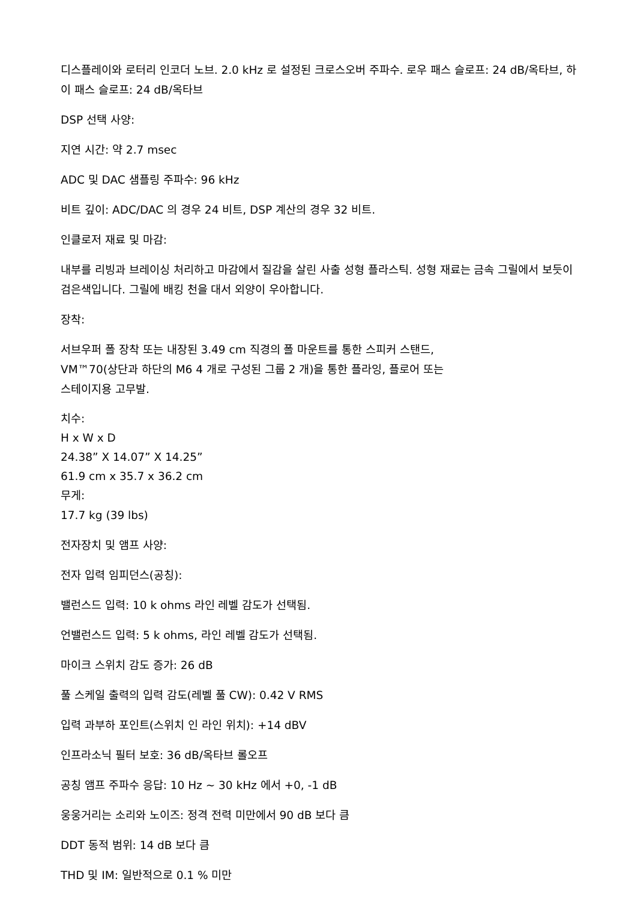디스플레이와 로터리 인코더 노브. 2.0 kHz 로 설정된 크로스오버 주파수. 로우 패스 슬로프: 24 dB/옥타브, 하이 패스 슬로프: 24 dB/옥타브
DSP 선택 사양:
지연 시간: 약 2.7 msec
ADC 및 DAC 샘플링 주파수: 96 kHz
비트 깊이: ADC/DAC 의 경우 24 비트, DSP 계산의 경우 32 비트.
인클로저 재료 및 마감:
내부를 리빙과 브레이싱 처리하고 마감에서 질감을 살린 사출 성형 플라스틱. 성형 재료는 금속 그릴에서 보듯이 검은색입니다. 그릴에 배킹 천을 대서 외양이 우아합니다.
장착:
서브우퍼 폴 장착 또는 내장된 3.49 cm 직경의 폴 마운트를 통한 스피커 스탠드,
VM™70(상단과 하단의 M6 4 개로 구성된 그룹 2 개)을 통한 플라잉, 플로어 또는
스테이지용 고무발.
치수:
H x W x D
24.38” X 14.07” X 14.25”
61.9 cm x 35.7 x 36.2 cm
무게:
17.7 kg (39 lbs)
전자장치 및 앰프 사양:
전자 입력 임피던스(공칭):
밸런스드 입력: 10 k ohms 라인 레벨 감도가 선택됨.
언밸런스드 입력: 5 k ohms, 라인 레벨 감도가 선택됨.
마이크 스위치 감도 증가: 26 dB
풀 스케일 출력의 입력 감도(레벨 풀 CW): 0.42 V RMS
입력 과부하 포인트(스위치 인 라인 위치): +14 dBV
인프라소닉 필터 보호: 36 dB/옥타브 롤오프
공칭 앰프 주파수 응답: 10 Hz ~ 30 kHz 에서 +0, -1 dB
웅웅거리는 소리와 노이즈: 정격 전력 미만에서 90 dB 보다 큼
DDT 동적 범위: 14 dB 보다 큼
THD 및 IM: 일반적으로 0.1 % 미만